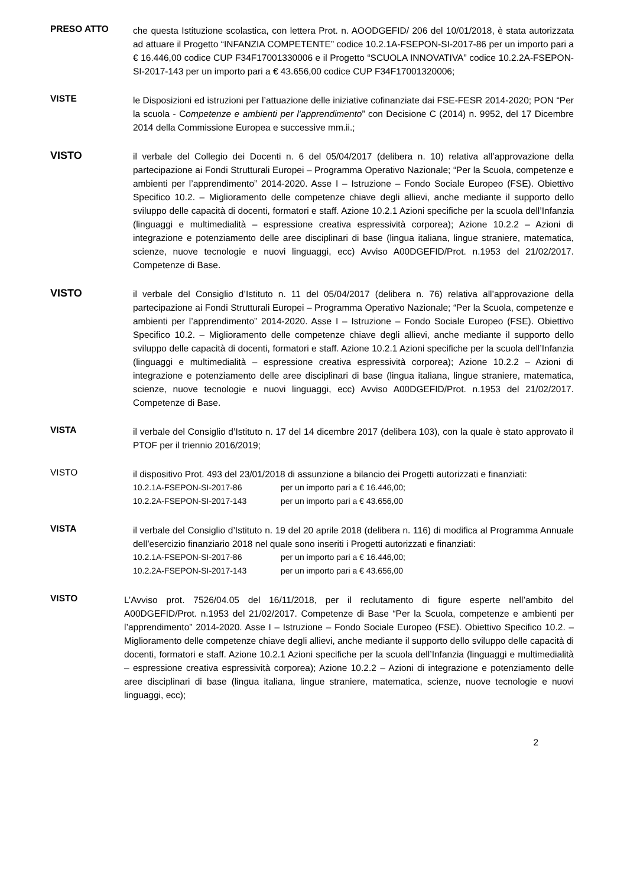PRESO ATTO
che questa Istituzione scolastica, con lettera Prot. n. AOODGEFID/ 206 del 10/01/2018, è stata autorizzata ad attuare il Progetto “INFANZIA COMPETENTE” codice 10.2.1A-FSEPON-SI-2017-86 per un importo pari a € 16.446,00 codice CUP F34F17001330006 e il Progetto “SCUOLA INNOVATIVA” codice 10.2.2A-FSEPON-SI-2017-143 per un importo pari a € 43.656,00 codice CUP F34F17001320006;
VISTE
le Disposizioni ed istruzioni per l’attuazione delle iniziative cofinanziate dai FSE-FESR 2014-2020; PON “Per la scuola - Competenze e ambienti per l’apprendimento” con Decisione C (2014) n. 9952, del 17 Dicembre 2014 della Commissione Europea e successive mm.ii.;
VISTO
il verbale del Collegio dei Docenti n. 6 del 05/04/2017 (delibera n. 10) relativa all’approvazione della partecipazione ai Fondi Strutturali Europei – Programma Operativo Nazionale; “Per la Scuola, competenze e ambienti per l’apprendimento” 2014-2020. Asse I – Istruzione – Fondo Sociale Europeo (FSE). Obiettivo Specifico 10.2. – Miglioramento delle competenze chiave degli allievi, anche mediante il supporto dello sviluppo delle capacità di docenti, formatori e staff. Azione 10.2.1 Azioni specifiche per la scuola dell’Infanzia (linguaggi e multimedialità – espressione creativa espressività corporea); Azione 10.2.2 – Azioni di integrazione e potenziamento delle aree disciplinari di base (lingua italiana, lingue straniere, matematica, scienze, nuove tecnologie e nuovi linguaggi, ecc) Avviso A00DGEFID/Prot. n.1953 del 21/02/2017. Competenze di Base.
VISTO
il verbale del Consiglio d’Istituto n. 11 del 05/04/2017 (delibera n. 76) relativa all’approvazione della partecipazione ai Fondi Strutturali Europei – Programma Operativo Nazionale; “Per la Scuola, competenze e ambienti per l’apprendimento” 2014-2020. Asse I – Istruzione – Fondo Sociale Europeo (FSE). Obiettivo Specifico 10.2. – Miglioramento delle competenze chiave degli allievi, anche mediante il supporto dello sviluppo delle capacità di docenti, formatori e staff. Azione 10.2.1 Azioni specifiche per la scuola dell’Infanzia (linguaggi e multimedialità – espressione creativa espressività corporea); Azione 10.2.2 – Azioni di integrazione e potenziamento delle aree disciplinari di base (lingua italiana, lingue straniere, matematica, scienze, nuove tecnologie e nuovi linguaggi, ecc) Avviso A00DGEFID/Prot. n.1953 del 21/02/2017. Competenze di Base.
VISTA
il verbale del Consiglio d’Istituto n. 17 del 14 dicembre 2017 (delibera 103), con la quale è stato approvato il PTOF per il triennio 2016/2019;
VISTO
il dispositivo Prot. 493 del 23/01/2018 di assunzione a bilancio dei Progetti autorizzati e finanziati:
10.2.1A-FSEPON-SI-2017-86 per un importo pari a € 16.446,00;
10.2.2A-FSEPON-SI-2017-143 per un importo pari a € 43.656,00
VISTA
il verbale del Consiglio d’Istituto n. 19 del 20 aprile 2018 (delibera n. 116) di modifica al Programma Annuale dell’esercizio finanziario 2018 nel quale sono inseriti i Progetti autorizzati e finanziati:
10.2.1A-FSEPON-SI-2017-86 per un importo pari a € 16.446,00;
10.2.2A-FSEPON-SI-2017-143 per un importo pari a € 43.656,00
VISTO
L’Avviso prot. 7526/04.05 del 16/11/2018, per il reclutamento di figure esperte nell’ambito del A00DGEFID/Prot. n.1953 del 21/02/2017. Competenze di Base “Per la Scuola, competenze e ambienti per l’apprendimento” 2014-2020. Asse I – Istruzione – Fondo Sociale Europeo (FSE). Obiettivo Specifico 10.2. – Miglioramento delle competenze chiave degli allievi, anche mediante il supporto dello sviluppo delle capacità di docenti, formatori e staff. Azione 10.2.1 Azioni specifiche per la scuola dell’Infanzia (linguaggi e multimedialità – espressione creativa espressività corporea); Azione 10.2.2 – Azioni di integrazione e potenziamento delle aree disciplinari di base (lingua italiana, lingue straniere, matematica, scienze, nuove tecnologie e nuovi linguaggi, ecc);
2